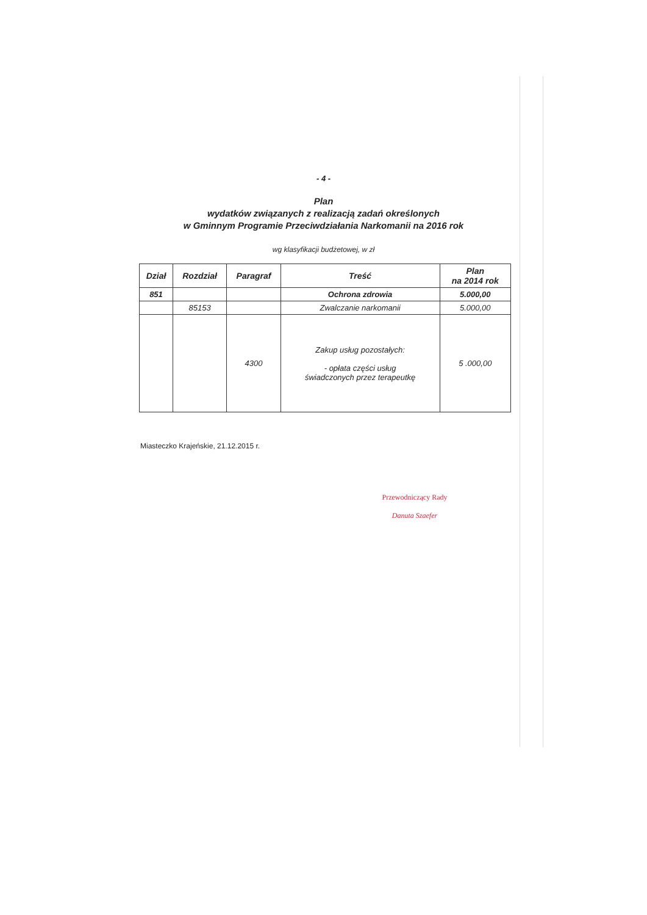- 4 -
Plan
wydatków związanych z realizacją zadań określonych
w Gminnym Programie Przeciwdziałania Narkomanii na 2016 rok
wg klasyfikacji budżetowej, w zł
| Dział | Rozdział | Paragraf | Treść | Plan na 2014 rok |
| --- | --- | --- | --- | --- |
| 851 | | | Ochrona zdrowia | 5.000,00 |
| | 85153 | | Zwalczanie narkomanii | 5.000,00 |
| | | 4300 | Zakup usług pozostałych: - opłata części usług świadczonych przez terapeutkę | 5 .000,00 |
Miasteczko Krajeńskie, 21.12.2015 r.
Przewodniczący Rady
Danuta Szaefer